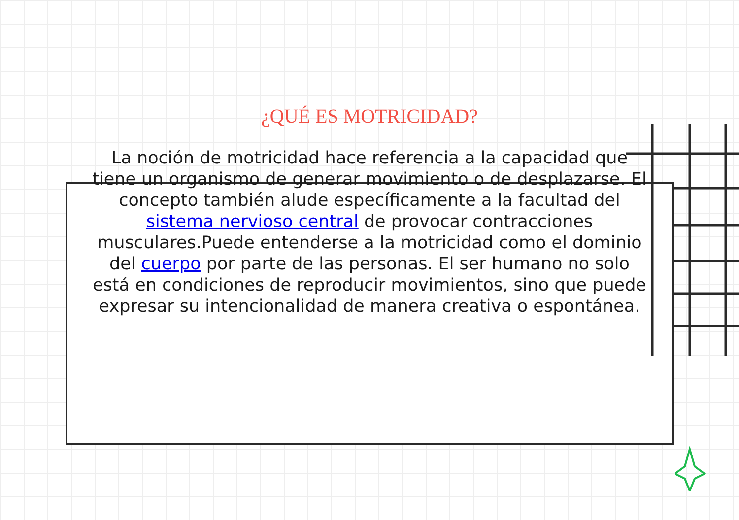¿QUÉ ES MOTRICIDAD?
La noción de motricidad hace referencia a la capacidad que tiene un organismo de generar movimiento o de desplazarse. El concepto también alude específicamente a la facultad del sistema nervioso central de provocar contracciones musculares.Puede entenderse a la motricidad como el dominio del cuerpo por parte de las personas. El ser humano no solo está en condiciones de reproducir movimientos, sino que puede expresar su intencionalidad de manera creativa o espontánea.